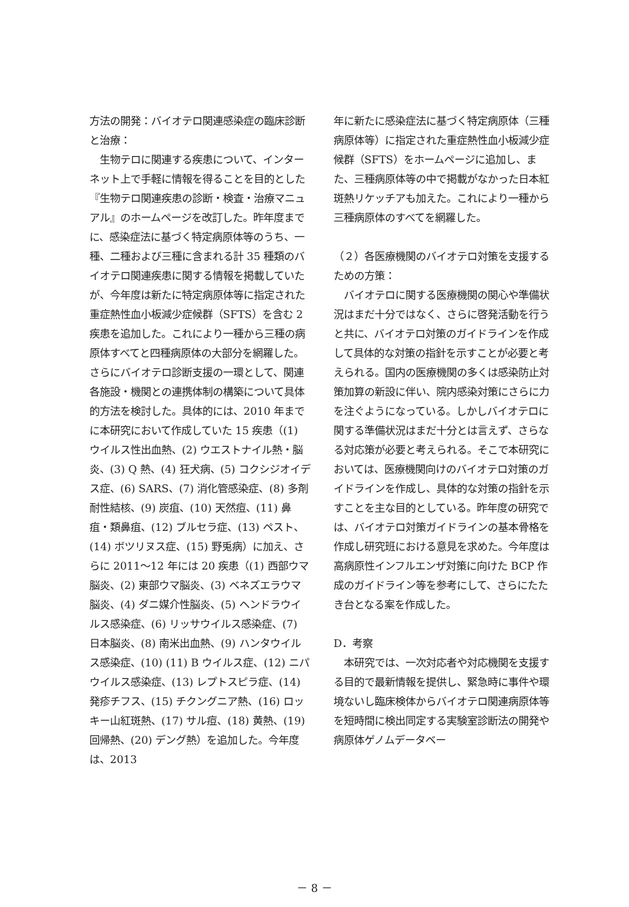方法の開発：バイオテロ関連感染症の臨床診断と治療：
　生物テロに関連する疾患について、インターネット上で手軽に情報を得ることを目的とした『生物テロ関連疾患の診断・検査・治療マニュアル』のホームページを改訂した。昨年度までに、感染症法に基づく特定病原体等のうち、一種、二種および三種に含まれる計 35 種類のバイオテロ関連疾患に関する情報を掲載していたが、今年度は新たに特定病原体等に指定された重症熱性血小板減少症候群（SFTS）を含む 2 疾患を追加した。これにより一種から三種の病原体すべてと四種病原体の大部分を網羅した。さらにバイオテロ診断支援の一環として、関連各施設・機関との連携体制の構築について具体的方法を検討した。具体的には、2010 年までに本研究において作成していた 15 疾患（(1) ウイルス性出血熱、(2) ウエストナイル熱・脳炎、(3) Q 熱、(4) 狂犬病、(5) コクシジオイデス症、(6) SARS、(7) 消化管感染症、(8) 多剤耐性結核、(9) 炭疽、(10) 天然痘、(11) 鼻疽・類鼻疽、(12) ブルセラ症、(13) ペスト、(14) ボツリヌス症、(15) 野兎病）に加え、さらに 2011～12 年には 20 疾患（(1) 西部ウマ脳炎、(2) 東部ウマ脳炎、(3) ベネズエラウマ脳炎、(4) ダニ媒介性脳炎、(5) ヘンドラウイルス感染症、(6) リッサウイルス感染症、(7) 日本脳炎、(8) 南米出血熱、(9) ハンタウイルス感染症、(10) (11) B ウイルス症、(12) ニパウイルス感染症、(13) レプトスピラ症、(14) 発疹チフス、(15) チクングニア熱、(16) ロッキー山紅斑熱、(17) サル痘、(18) 黄熱、(19) 回帰熱、(20) デング熱）を追加した。今年度は、2013
年に新たに感染症法に基づく特定病原体（三種病原体等）に指定された重症熱性血小板減少症候群（SFTS）をホームページに追加し、また、三種病原体等の中で掲載がなかった日本紅斑熱リケッチアも加えた。これにより一種から三種病原体のすべてを網羅した。
（２）各医療機関のバイオテロ対策を支援するための方策：
　バイオテロに関する医療機関の関心や準備状況はまだ十分ではなく、さらに啓発活動を行うと共に、バイオテロ対策のガイドラインを作成して具体的な対策の指針を示すことが必要と考えられる。国内の医療機関の多くは感染防止対策加算の新設に伴い、院内感染対策にさらに力を注ぐようになっている。しかしバイオテロに関する準備状況はまだ十分とは言えず、さらなる対応策が必要と考えられる。そこで本研究においては、医療機関向けのバイオテロ対策のガイドラインを作成し、具体的な対策の指針を示すことを主な目的としている。昨年度の研究では、バイオテロ対策ガイドラインの基本骨格を作成し研究班における意見を求めた。今年度は高病原性インフルエンザ対策に向けた BCP 作成のガイドライン等を参考にして、さらにたたき台となる案を作成した。
D．考察
　本研究では、一次対応者や対応機関を支援する目的で最新情報を提供し、緊急時に事件や環境ないし臨床検体からバイオテロ関連病原体等を短時間に検出同定する実験室診断法の開発や病原体ゲノムデータベー
－ 8 －